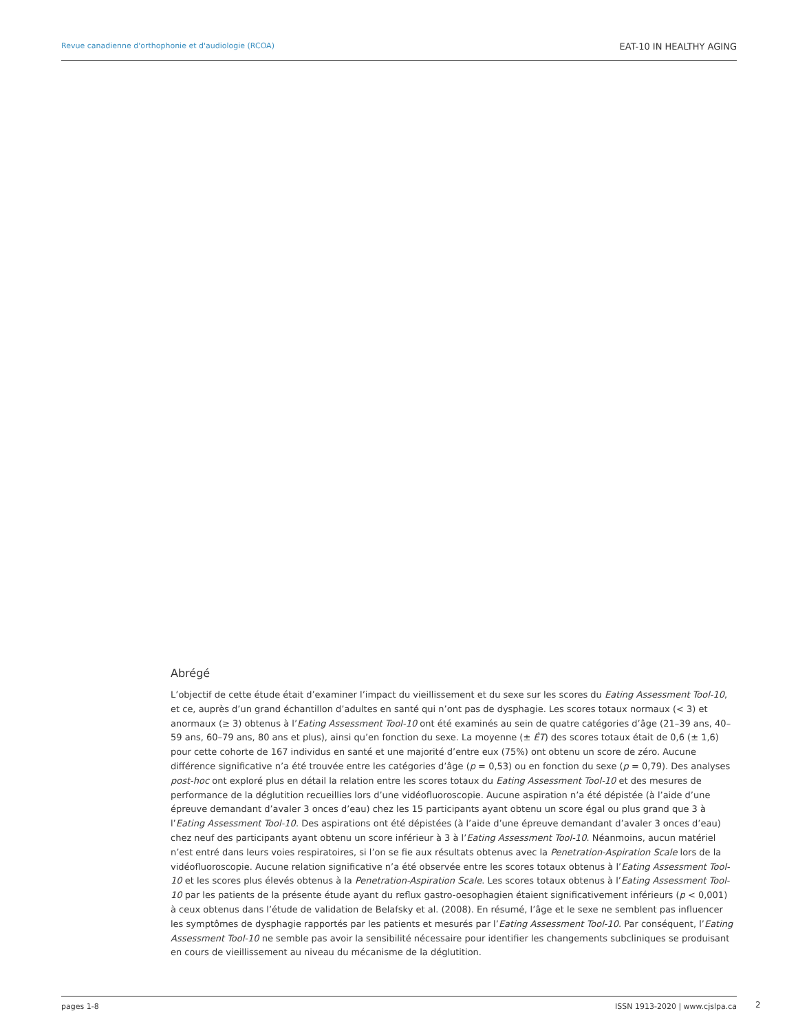Revue canadienne d'orthophonie et d'audiologie (RCOA) EAT-10 IN HEALTHY AGING
Abrégé
L’objectif de cette étude était d’examiner l’impact du vieillissement et du sexe sur les scores du Eating Assessment Tool-10, et ce, auprès d’un grand échantillon d’adultes en santé qui n’ont pas de dysphagie. Les scores totaux normaux (< 3) et anormaux (≥ 3) obtenus à l’Eating Assessment Tool-10 ont été examinés au sein de quatre catégories d’âge (21–39 ans, 40–59 ans, 60–79 ans, 80 ans et plus), ainsi qu’en fonction du sexe. La moyenne (± ÉT) des scores totaux était de 0,6 (± 1,6) pour cette cohorte de 167 individus en santé et une majorité d’entre eux (75%) ont obtenu un score de zéro. Aucune différence significative n’a été trouvée entre les catégories d’âge (p = 0,53) ou en fonction du sexe (p = 0,79). Des analyses post-hoc ont exploré plus en détail la relation entre les scores totaux du Eating Assessment Tool-10 et des mesures de performance de la déglutition recueillies lors d’une vidéofluoroscopie. Aucune aspiration n’a été dépistée (à l’aide d’une épreuve demandant d’avaler 3 onces d’eau) chez les 15 participants ayant obtenu un score égal ou plus grand que 3 à l’Eating Assessment Tool-10. Des aspirations ont été dépistées (à l’aide d’une épreuve demandant d’avaler 3 onces d’eau) chez neuf des participants ayant obtenu un score inférieur à 3 à l’Eating Assessment Tool-10. Néanmoins, aucun matériel n’est entré dans leurs voies respiratoires, si l’on se fie aux résultats obtenus avec la Penetration-Aspiration Scale lors de la vidéofluoroscopie. Aucune relation significative n’a été observée entre les scores totaux obtenus à l’Eating Assessment Tool-10 et les scores plus élevés obtenus à la Penetration-Aspiration Scale. Les scores totaux obtenus à l’Eating Assessment Tool-10 par les patients de la présente étude ayant du reflux gastro-oesophagien étaient significativement inférieurs (p < 0,001) à ceux obtenus dans l’étude de validation de Belafsky et al. (2008). En résumé, l’âge et le sexe ne semblent pas influencer les symptômes de dysphagie rapportés par les patients et mesurés par l’Eating Assessment Tool-10. Par conséquent, l’Eating Assessment Tool-10 ne semble pas avoir la sensibilité nécessaire pour identifier les changements subcliniques se produisant en cours de vieillissement au niveau du mécanisme de la déglutition.
pages 1-8 ISSN 1913-2020 | www.cjslpa.ca 2